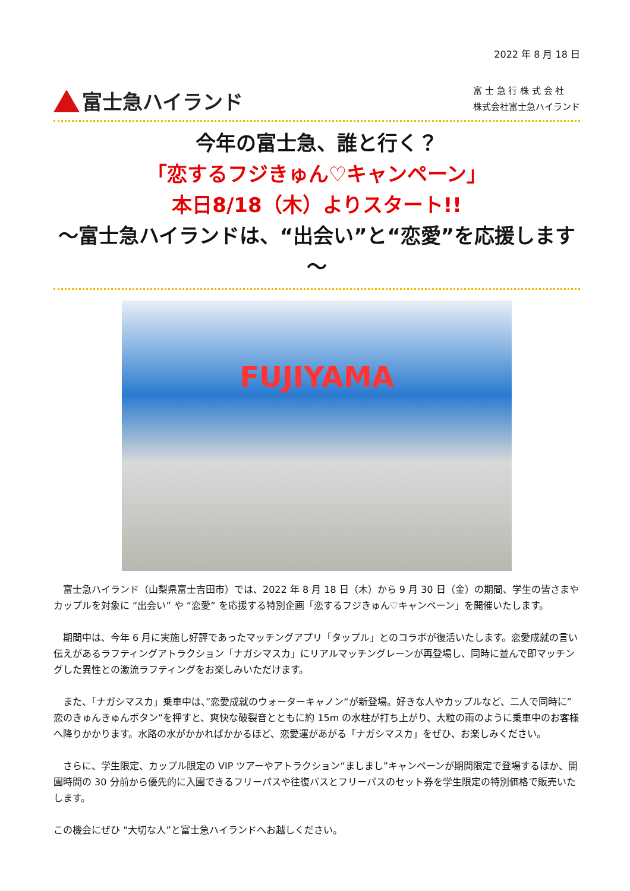2022 年 8 月 18 日
富士急ハイランド
富 士 急 行 株 式 会 社
株式会社富士急ハイランド
今年の富士急、誰と行く？
「恋するフジきゅん♡キャンペーン」
本日8/18（木）よりスタート!!
～富士急ハイランドは、“出会い”と“恋愛”を応援します～
FUJIYAMA
富士急ハイランド（山梨県富士吉田市）では、2022 年 8 月 18 日（木）から 9 月 30 日（金）の期間、学生の皆さまやカップルを対象に “出会い” や “恋愛” を応援する特別企画「恋するフジきゅん♡キャンペーン」を開催いたします。
期間中は、今年 6 月に実施し好評であったマッチングアプリ「タップル」とのコラボが復活いたします。恋愛成就の言い伝えがあるラフティングアトラクション「ナガシマスカ」にリアルマッチングレーンが再登場し、同時に並んで即マッチングした異性との激流ラフティングをお楽しみいただけます。
また、「ナガシマスカ」乗車中は、”恋愛成就のウォーターキャノン“が新登場。好きな人やカップルなど、二人で同時に”恋のきゅんきゅんボタン”を押すと、爽快な破裂音とともに約 15m の水柱が打ち上がり、大粒の雨のように乗車中のお客様へ降りかかります。水路の水がかかればかかるほど、恋愛運があがる「ナガシマスカ」をぜひ、お楽しみください。
さらに、学生限定、カップル限定の VIP ツアーやアトラクション“ましまし”キャンペーンが期間限定で登場するほか、開園時間の 30 分前から優先的に入園できるフリーパスや往復バスとフリーパスのセット券を学生限定の特別価格で販売いたします。
この機会にぜひ “大切な人”と富士急ハイランドへお越しください。